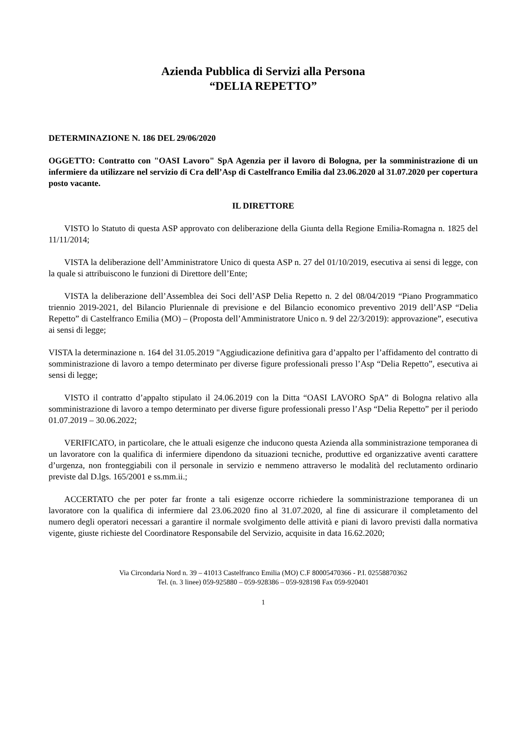Azienda Pubblica di Servizi alla Persona
“DELIA REPETTO”
DETERMINAZIONE N. 186 DEL 29/06/2020
OGGETTO: Contratto con "OASI Lavoro" SpA Agenzia per il lavoro di Bologna, per la somministrazione di un infermiere da utilizzare nel servizio di Cra dell’Asp di Castelfranco Emilia dal 23.06.2020 al 31.07.2020 per copertura posto vacante.
IL DIRETTORE
VISTO lo Statuto di questa ASP approvato con deliberazione della Giunta della Regione Emilia-Romagna n. 1825 del 11/11/2014;
VISTA la deliberazione dell’Amministratore Unico di questa ASP n. 27 del 01/10/2019, esecutiva ai sensi di legge, con la quale si attribuiscono le funzioni di Direttore dell’Ente;
VISTA la deliberazione dell’Assemblea dei Soci dell’ASP Delia Repetto n. 2 del 08/04/2019 “Piano Programmatico triennio 2019-2021, del Bilancio Pluriennale di previsione e del Bilancio economico preventivo 2019 dell’ASP “Delia Repetto” di Castelfranco Emilia (MO) – (Proposta dell’Amministratore Unico n. 9 del 22/3/2019): approvazione”, esecutiva ai sensi di legge;
VISTA la determinazione n. 164 del 31.05.2019 "Aggiudicazione definitiva gara d’appalto per l’affidamento del contratto di somministrazione di lavoro a tempo determinato per diverse figure professionali presso l’Asp “Delia Repetto”, esecutiva ai sensi di legge;
VISTO il contratto d’appalto stipulato il 24.06.2019 con la Ditta “OASI LAVORO SpA” di Bologna relativo alla somministrazione di lavoro a tempo determinato per diverse figure professionali presso l’Asp “Delia Repetto” per il periodo 01.07.2019 – 30.06.2022;
VERIFICATO, in particolare, che le attuali esigenze che inducono questa Azienda alla somministrazione temporanea di un lavoratore con la qualifica di infermiere dipendono da situazioni tecniche, produttive ed organizzative aventi carattere d’urgenza, non fronteggiabili con il personale in servizio e nemmeno attraverso le modalità del reclutamento ordinario previste dal D.lgs. 165/2001 e ss.mm.ii.;
ACCERTATO che per poter far fronte a tali esigenze occorre richiedere la somministrazione temporanea di un lavoratore con la qualifica di infermiere dal 23.06.2020 fino al 31.07.2020, al fine di assicurare il completamento del numero degli operatori necessari a garantire il normale svolgimento delle attività e piani di lavoro previsti dalla normativa vigente, giuste richieste del Coordinatore Responsabile del Servizio, acquisite in data 16.62.2020;
Via Circondaria Nord n. 39 – 41013 Castelfranco Emilia (MO) C.F 80005470366 - P.I. 02558870362
Tel. (n. 3 linee) 059-925880 – 059-928386 – 059-928198 Fax 059-920401
1